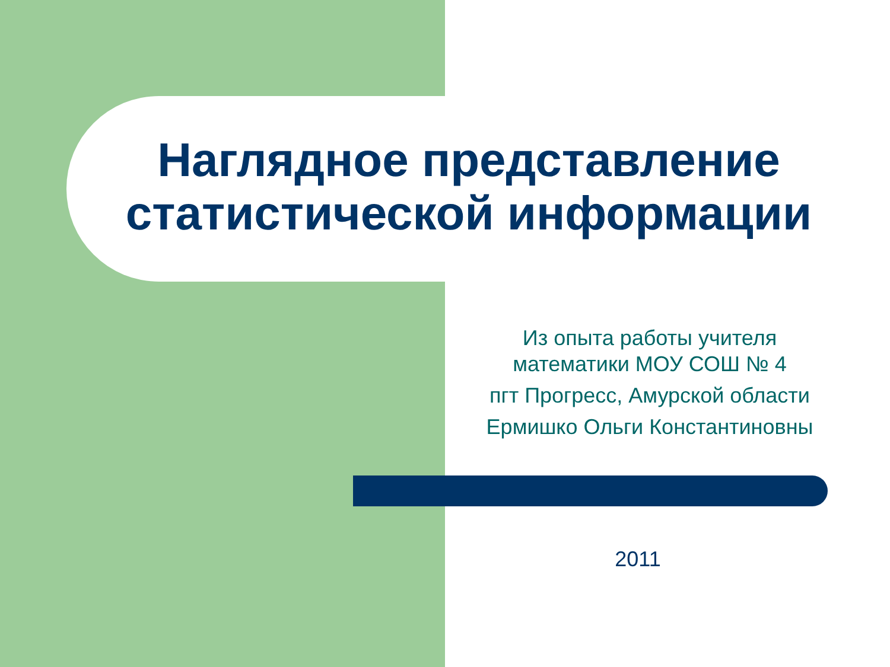Наглядное представление статистической информации
Из опыта работы учителя математики МОУ СОШ № 4
пгт Прогресс, Амурской области
Ермишко Ольги Константиновны
2011